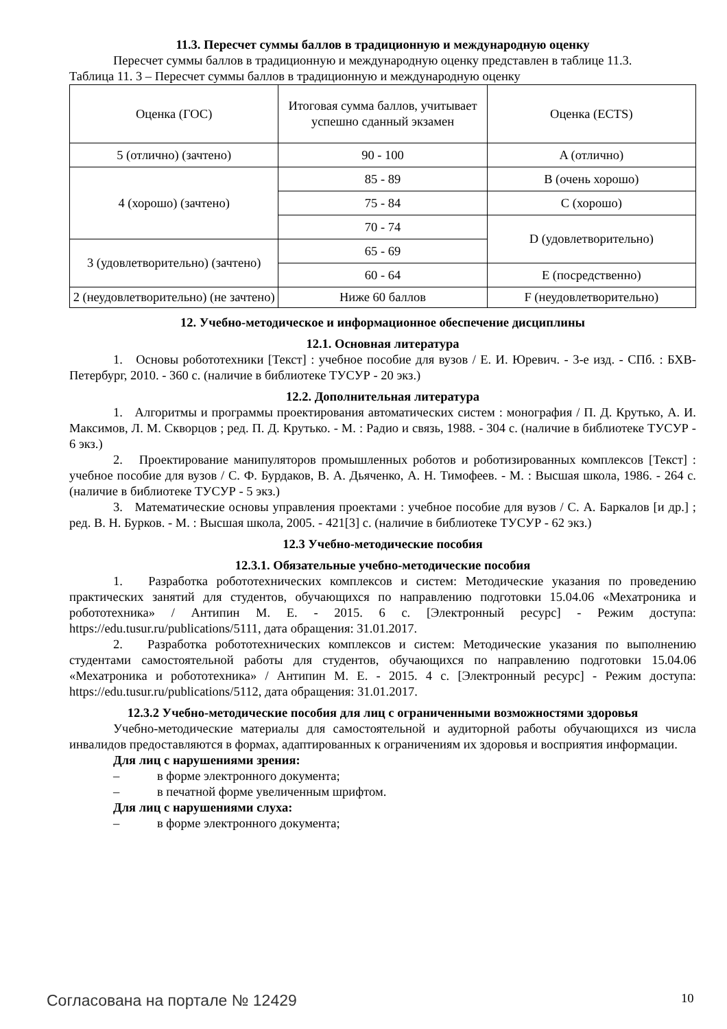11.3. Пересчет суммы баллов в традиционную и международную оценку
Пересчет суммы баллов в традиционную и международную оценку представлен в таблице 11.3.
Таблица 11. 3 – Пересчет суммы баллов в традиционную и международную оценку
| Оценка (ГОС) | Итоговая сумма баллов, учитывает успешно сданный экзамен | Оценка (ECTS) |
| 5 (отлично) (зачтено) | 90 - 100 | A (отлично) |
| 4 (хорошо) (зачтено) | 85 - 89 | B (очень хорошо) |
| | 75 - 84 | C (хорошо) |
| | 70 - 74 | D (удовлетворительно) |
| 3 (удовлетворительно) (зачтено) | 65 - 69 | |
| | 60 - 64 | E (посредственно) |
| 2 (неудовлетворительно) (не зачтено) | Ниже 60 баллов | F (неудовлетворительно) |
12. Учебно-методическое и информационное обеспечение дисциплины
12.1. Основная литература
1. Основы робототехники [Текст] : учебное пособие для вузов / Е. И. Юревич. - 3-е изд. - СПб. : БХВ-Петербург, 2010. - 360 с. (наличие в библиотеке ТУСУР - 20 экз.)
12.2. Дополнительная литература
1. Алгоритмы и программы проектирования автоматических систем : монография / П. Д. Крутько, А. И. Максимов, Л. М. Скворцов ; ред. П. Д. Крутько. - М. : Радио и связь, 1988. - 304 с. (наличие в библиотеке ТУСУР - 6 экз.)
2. Проектирование манипуляторов промышленных роботов и роботизированных комплексов [Текст] : учебное пособие для вузов / С. Ф. Бурдаков, В. А. Дьяченко, А. Н. Тимофеев. - М. : Высшая школа, 1986. - 264 с. (наличие в библиотеке ТУСУР - 5 экз.)
3. Математические основы управления проектами : учебное пособие для вузов / С. А. Баркалов [и др.] ; ред. В. Н. Бурков. - М. : Высшая школа, 2005. - 421[3] с. (наличие в библиотеке ТУСУР - 62 экз.)
12.3 Учебно-методические пособия
12.3.1. Обязательные учебно-методические пособия
1. Разработка робототехнических комплексов и систем: Методические указания по проведению практических занятий для студентов, обучающихся по направлению подготовки 15.04.06 «Мехатроника и робототехника» / Антипин М. Е. - 2015. 6 с. [Электронный ресурс] - Режим доступа: https://edu.tusur.ru/publications/5111, дата обращения: 31.01.2017.
2. Разработка робототехнических комплексов и систем: Методические указания по выполнению студентами самостоятельной работы для студентов, обучающихся по направлению подготовки 15.04.06 «Мехатроника и робототехника» / Антипин М. Е. - 2015. 4 с. [Электронный ресурс] - Режим доступа: https://edu.tusur.ru/publications/5112, дата обращения: 31.01.2017.
12.3.2 Учебно-методические пособия для лиц с ограниченными возможностями здоровья
Учебно-методические материалы для самостоятельной и аудиторной работы обучающихся из числа инвалидов предоставляются в формах, адаптированных к ограничениям их здоровья и восприятия информации.
Для лиц с нарушениями зрения:
– в форме электронного документа;
– в печатной форме увеличенным шрифтом.
Для лиц с нарушениями слуха:
– в форме электронного документа;
Согласована на портале № 12429 10